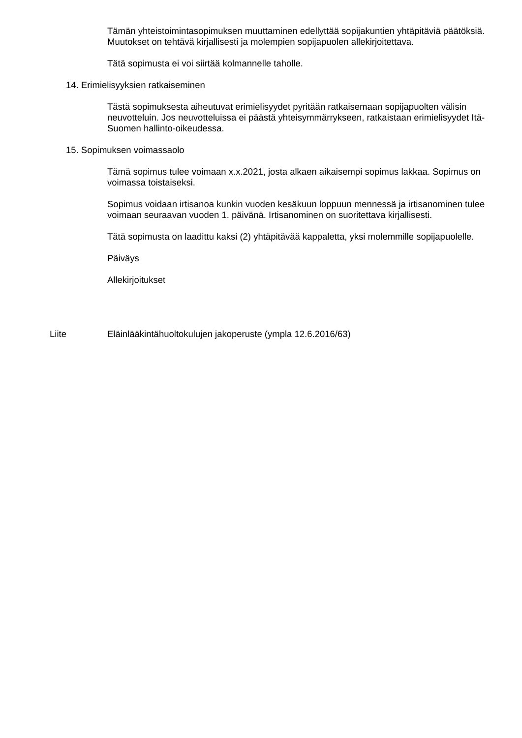Tämän yhteistoimintasopimuksen muuttaminen edellyttää sopijakuntien yhtäpitäviä päätöksiä. Muutokset on tehtävä kirjallisesti ja molempien sopijapuolen allekirjoitettava.
Tätä sopimusta ei voi siirtää kolmannelle taholle.
14. Erimielisyyksien ratkaiseminen
Tästä sopimuksesta aiheutuvat erimielisyydet pyritään ratkaisemaan sopijapuolten välisin neuvotteluin. Jos neuvotteluissa ei päästä yhteisymmärrykseen, ratkaistaan erimielisyydet Itä-Suomen hallinto-oikeudessa.
15. Sopimuksen voimassaolo
Tämä sopimus tulee voimaan x.x.2021, josta alkaen aikaisempi sopimus lakkaa. Sopimus on voimassa toistaiseksi.
Sopimus voidaan irtisanoa kunkin vuoden kesäkuun loppuun mennessä ja irtisanominen tulee voimaan seuraavan vuoden 1. päivänä. Irtisanominen on suoritettava kirjallisesti.
Tätä sopimusta on laadittu kaksi (2) yhtäpitävää kappaletta, yksi molemmille sopijapuolelle.
Päiväys
Allekirjoitukset
Liite Eläinlääkintähuoltokulujen jakoperuste (ympla 12.6.2016/63)